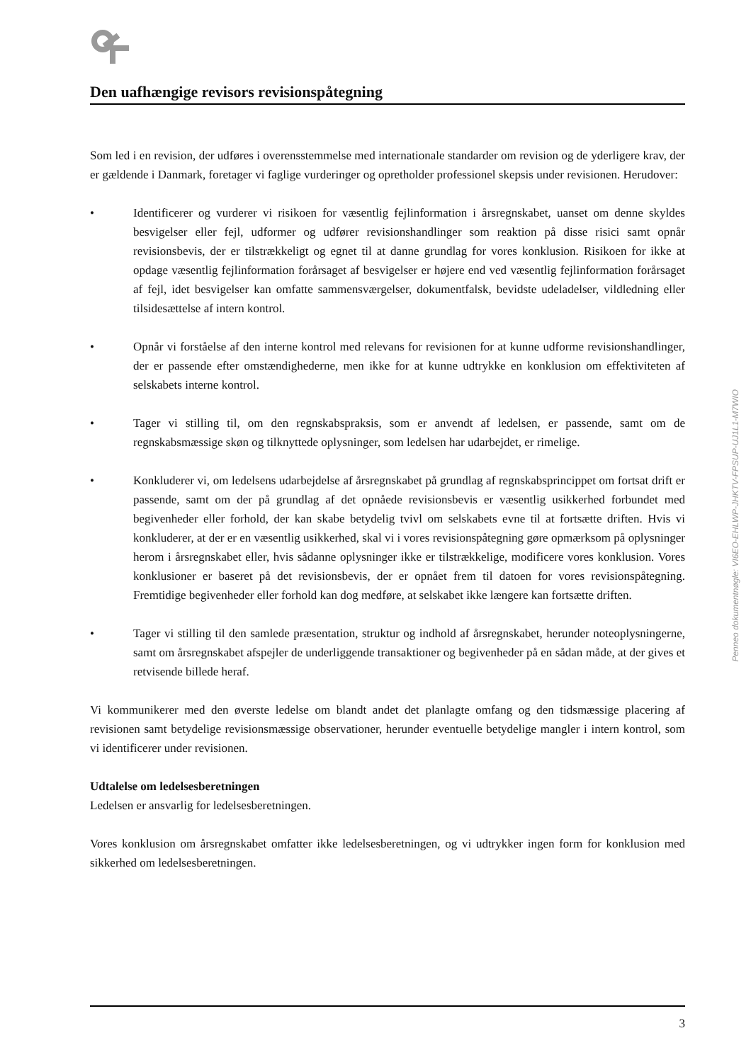Den uafhængige revisors revisionspåtegning
Som led i en revision, der udføres i overensstemmelse med internationale standarder om revision og de yderligere krav, der er gældende i Danmark, foretager vi faglige vurderinger og opretholder professionel skepsis under revisionen. Herudover:
• Identificerer og vurderer vi risikoen for væsentlig fejlinformation i årsregnskabet, uanset om denne skyldes besvigelser eller fejl, udformer og udfører revisionshandlinger som reaktion på disse risici samt opnår revisionsbevis, der er tilstrækkeligt og egnet til at danne grundlag for vores konklusion. Risikoen for ikke at opdage væsentlig fejlinformation forårsaget af besvigelser er højere end ved væsentlig fejlinformation forårsaget af fejl, idet besvigelser kan omfatte sammensværgelser, dokumentfalsk, bevidste udeladelser, vildledning eller tilsidesættelse af intern kontrol.
• Opnår vi forståelse af den interne kontrol med relevans for revisionen for at kunne udforme revisionshandlinger, der er passende efter omstændighederne, men ikke for at kunne udtrykke en konklusion om effektiviteten af selskabets interne kontrol.
• Tager vi stilling til, om den regnskabspraksis, som er anvendt af ledelsen, er passende, samt om de regnskabsmæssige skøn og tilknyttede oplysninger, som ledelsen har udarbejdet, er rimelige.
• Konkluderer vi, om ledelsens udarbejdelse af årsregnskabet på grundlag af regnskabsprincippet om fortsat drift er passende, samt om der på grundlag af det opnåede revisionsbevis er væsentlig usikkerhed forbundet med begivenheder eller forhold, der kan skabe betydelig tvivl om selskabets evne til at fortsætte driften. Hvis vi konkluderer, at der er en væsentlig usikkerhed, skal vi i vores revisionspåtegning gøre opmærksom på oplysninger herom i årsregnskabet eller, hvis sådanne oplysninger ikke er tilstrækkelige, modificere vores konklusion. Vores konklusioner er baseret på det revisionsbevis, der er opnået frem til datoen for vores revisionspåtegning. Fremtidige begivenheder eller forhold kan dog medføre, at selskabet ikke længere kan fortsætte driften.
• Tager vi stilling til den samlede præsentation, struktur og indhold af årsregnskabet, herunder noteoplysningerne, samt om årsregnskabet afspejler de underliggende transaktioner og begivenheder på en sådan måde, at der gives et retvisende billede heraf.
Vi kommunikerer med den øverste ledelse om blandt andet det planlagte omfang og den tidsmæssige placering af revisionen samt betydelige revisionsmæssige observationer, herunder eventuelle betydelige mangler i intern kontrol, som vi identificerer under revisionen.
Udtalelse om ledelsesberetningen
Ledelsen er ansvarlig for ledelsesberetningen.
Vores konklusion om årsregnskabet omfatter ikke ledelsesberetningen, og vi udtrykker ingen form for konklusion med sikkerhed om ledelsesberetningen.
3
Penneo dokumentnøgle: VI6EO-EHLWP-JHKTV-FPSUP-UJ1L1-M7WIO